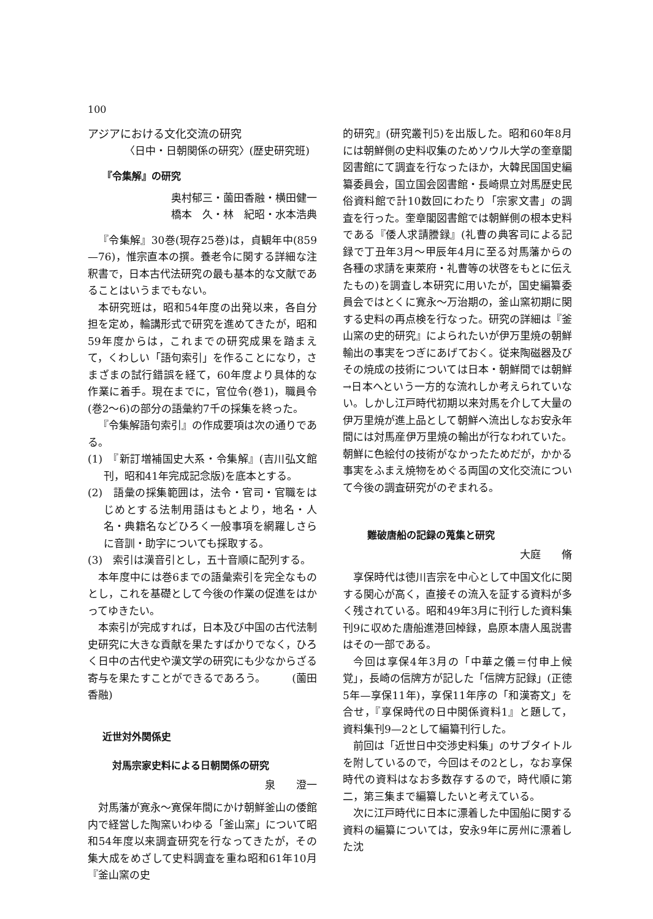100
アジアにおける文化交流の研究
〈日中・日朝関係の研究〉(歴史研究班)
『令集解』の研究
奥村郁三・薗田香融・横田健一
橋本　久・林　紀昭・水本浩典
『令集解』30巻(現存25巻)は，貞観年中(859—76)，惟宗直本の撰。養老令に関する詳細な注釈書で，日本古代法研究の最も基本的な文献であることはいうまでもない。
本研究班は，昭和54年度の出発以来，各自分担を定め，輪講形式で研究を進めてきたが，昭和59年度からは，これまでの研究成果を踏まえて，くわしい「語句索引」を作ることになり，さまざまの試行錯誤を経て，60年度より具体的な作業に着手。現在までに，官位令(巻1)，職員令(巻2～6)の部分の語彙約7千の採集を終った。
『令集解語句索引』の作成要項は次の通りである。
(1)　『新訂増補国史大系・令集解』(吉川弘文館刊，昭和41年完成記念版)を底本とする。
(2)　語彙の採集範囲は，法令・官司・官職をはじめとする法制用語はもとより，地名・人名・典籍名などひろく一般事項を網羅しさらに音訓・助字についても採取する。
(3)　索引は漢音引とし，五十音順に配列する。
本年度中には巻6までの語彙索引を完全なものとし，これを基礎として今後の作業の促進をはかってゆきたい。
本索引が完成すれば，日本及び中国の古代法制史研究に大きな貢献を果たすばかりでなく，ひろく日中の古代史や漢文学の研究にも少なからざる寄与を果たすことができるであろう。　　　(薗田香融)
近世対外関係史
対馬宗家史料による日朝関係の研究
泉　　澄一
対馬藩が寛永～寛保年間にかけ朝鮮釜山の倭館内で経営した陶窯いわゆる「釜山窯」について昭和54年度以来調査研究を行なってきたが，その集大成をめざして史料調査を重ね昭和61年10月『釜山窯の史
的研究』(研究叢刊5)を出版した。昭和60年8月には朝鮮側の史料収集のためソウル大学の奎章閣図書館にて調査を行なったほか，大韓民国国史編纂委員会，国立国会図書館・長崎県立対馬歴史民俗資料館で計10数回にわたり「宗家文書」の調査を行った。奎章閣図書館では朝鮮側の根本史料である『倭人求請謄録』(礼曹の典客司による記録で丁丑年3月～甲辰年4月に至る対馬藩からの各種の求請を東萊府・礼曹等の状啓をもとに伝えたもの)を調査し本研究に用いたが，国史編纂委員会ではとくに寛永～万治期の，釜山窯初期に関する史料の再点検を行なった。研究の詳細は『釜山窯の史的研究』によられたいが伊万里焼の朝鮮輸出の事実をつぎにあげておく。従来陶磁器及びその焼成の技術については日本・朝鮮間では朝鮮→日本へという一方的な流れしか考えられていない。しかし江戸時代初期以来対馬を介して大量の伊万里焼が進上品として朝鮮へ流出しなお安永年間には対馬産伊万里焼の輸出が行なわれていた。朝鮮に色絵付の技術がなかったためだが，かかる事実をふまえ焼物をめぐる両国の文化交流について今後の調査研究がのぞまれる。
難破唐船の記録の蒐集と研究
大庭　　脩
享保時代は徳川吉宗を中心として中国文化に関する関心が高く，直接その流入を証する資料が多く残されている。昭和49年3月に刊行した資料集刊9に収めた唐船進港回棹録，島原本唐人風説書はその一部である。
今回は享保4年3月の「中華之儀＝付申上候覚」，長崎の信牌方が記した「信牌方記録」(正徳5年—享保11年)，享保11年序の「和漢寄文」を合せ，『享保時代の日中関係資料1』と題して，資料集刊9—2として編纂刊行した。
前回は「近世日中交渉史料集」のサブタイトルを附しているので，今回はその2とし，なお享保時代の資料はなお多数存するので，時代順に第二，第三集まで編纂したいと考えている。
次に江戸時代に日本に漂着した中国船に関する資料の編纂については，安永9年に房州に漂着した沈